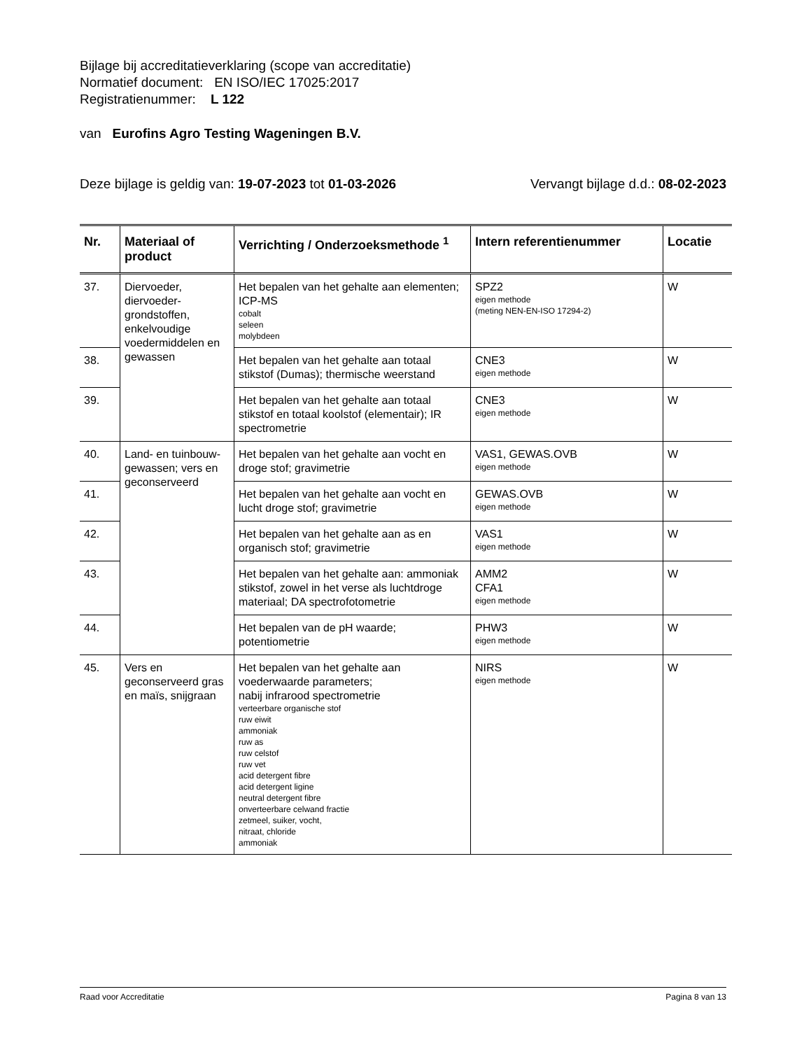Bijlage bij accreditatieverklaring (scope van accreditatie)
Normatief document: EN ISO/IEC 17025:2017
Registratienummer: L 122
van Eurofins Agro Testing Wageningen B.V.
Deze bijlage is geldig van: 19-07-2023 tot 01-03-2026 Vervangt bijlage d.d.: 08-02-2023
| Nr. | Materiaal of product | Verrichting / Onderzoeksmethode <sup>1</sup> | Intern referentienummer | Locatie |
| --- | --- | --- | --- | --- |
| 37. | Diervoeder, diervoeder-grondstoffen, enkelvoudige voedermiddelen en gewassen | Het bepalen van het gehalte aan elementen; ICP-MS cobalt seleen molybdeen | SPZ2 eigen methode (meting NEN-EN-ISO 17294-2) | W |
| 38. | | Het bepalen van het gehalte aan totaal stikstof (Dumas); thermische weerstand | CNE3 eigen methode | W |
| 39. | | Het bepalen van het gehalte aan totaal stikstof en totaal koolstof (elementair); IR spectrometrie | CNE3 eigen methode | W |
| 40. | Land- en tuinbouw-gewassen; vers en geconserveerd | Het bepalen van het gehalte aan vocht en droge stof; gravimetrie | VAS1, GEWAS.OVB eigen methode | W |
| 41. | | Het bepalen van het gehalte aan vocht en lucht droge stof; gravimetrie | GEWAS.OVB eigen methode | W |
| 42. | | Het bepalen van het gehalte aan as en organisch stof; gravimetrie | VAS1 eigen methode | W |
| 43. | | Het bepalen van het gehalte aan: ammoniak stikstof, zowel in het verse als luchtdroge materiaal; DA spectrofotometrie | AMM2 CFA1 eigen methode | W |
| 44. | | Het bepalen van de pH waarde; potentiometrie | PHW3 eigen methode | W |
| 45. | Vers en geconserveerd gras en maïs, snijgraan | Het bepalen van het gehalte aan voederwaarde parameters; nabij infrarood spectrometrie verteerbare organische stof ruw eiwit ammoniak ruw as ruw celstof ruw vet acid detergent fibre acid detergent ligine neutral detergent fibre onverteerbare celwand fractie zetmeel, suiker, vocht, nitraat, chloride ammoniak | NIRS eigen methode | W |
Raad voor Accreditatie Pagina 8 van 13